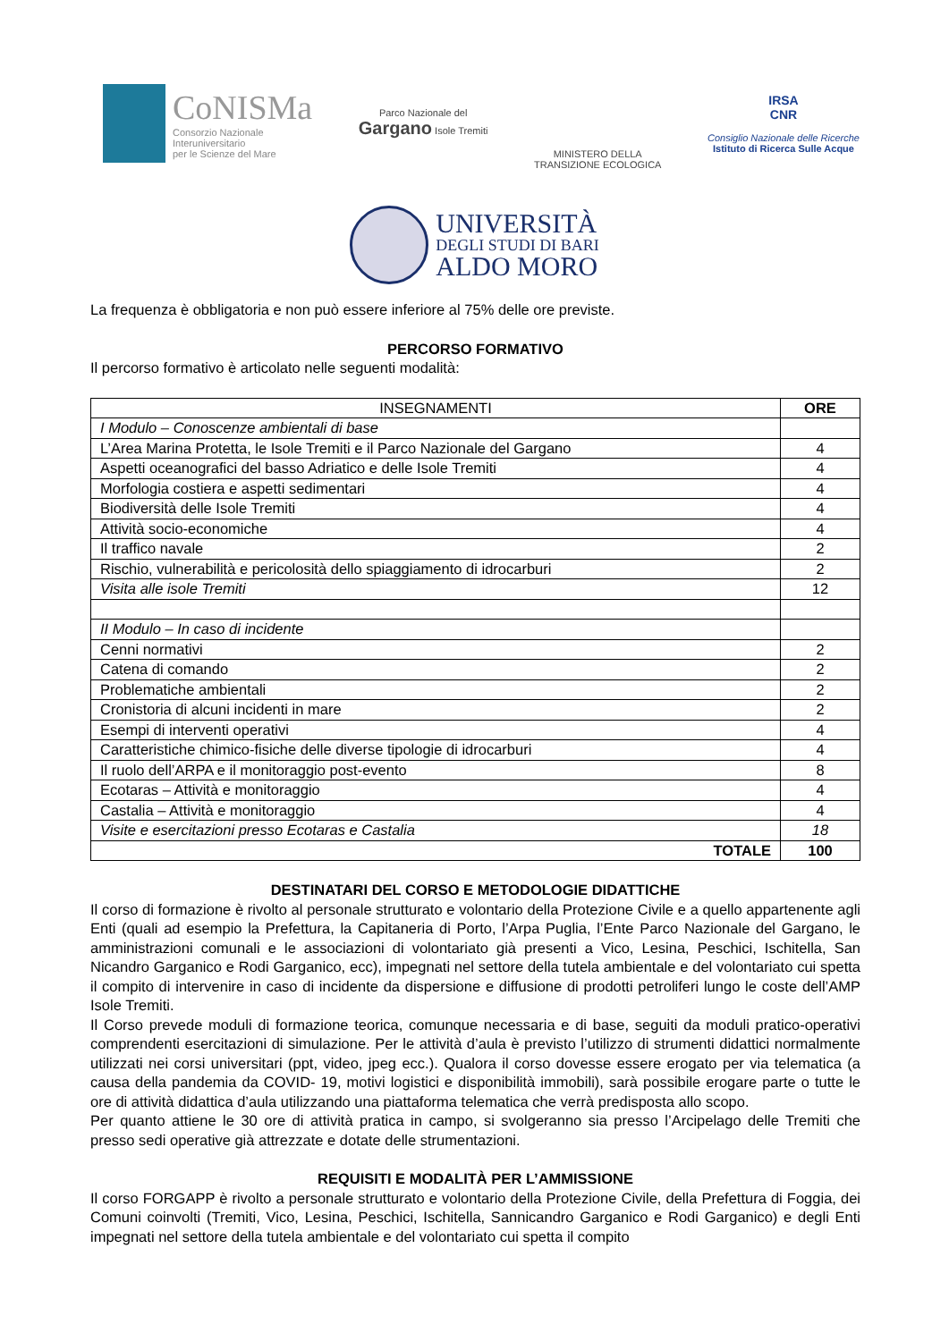CoNISMa
Consorzio Nazionale
Interuniversitario
per le Scienze del Mare
Parco Nazionale del
Gargano Isole Tremiti
MINISTERO DELLA
TRANSIZIONE ECOLOGICA
IRSA
CNR
Consiglio Nazionale delle Ricerche
Istituto di Ricerca Sulle Acque
UNIVERSITÀ
DEGLI STUDI DI BARI
ALDO MORO
La frequenza è obbligatoria e non può essere inferiore al 75% delle ore previste.
PERCORSO FORMATIVO
Il percorso formativo è articolato nelle seguenti modalità:
| INSEGNAMENTI | ORE |
| --- | --- |
| I Modulo – Conoscenze ambientali di base | |
| L’Area Marina Protetta, le Isole Tremiti e il Parco Nazionale del Gargano | 4 |
| Aspetti oceanografici del basso Adriatico e delle Isole Tremiti | 4 |
| Morfologia costiera e aspetti sedimentari | 4 |
| Biodiversità delle Isole Tremiti | 4 |
| Attività socio-economiche | 4 |
| Il traffico navale | 2 |
| Rischio, vulnerabilità e pericolosità dello spiaggiamento di idrocarburi | 2 |
| Visita alle isole Tremiti | 12 |
| II Modulo – In caso di incidente | |
| Cenni normativi | 2 |
| Catena di comando | 2 |
| Problematiche ambientali | 2 |
| Cronistoria di alcuni incidenti in mare | 2 |
| Esempi di interventi operativi | 4 |
| Caratteristiche chimico-fisiche delle diverse tipologie di idrocarburi | 4 |
| Il ruolo dell’ARPA e il monitoraggio post-evento | 8 |
| Ecotaras – Attività e monitoraggio | 4 |
| Castalia – Attività e monitoraggio | 4 |
| Visite e esercitazioni presso Ecotaras e Castalia | 18 |
| TOTALE | 100 |
DESTINATARI DEL CORSO E METODOLOGIE DIDATTICHE
Il corso di formazione è rivolto al personale strutturato e volontario della Protezione Civile e a quello appartenente agli Enti (quali ad esempio la Prefettura, la Capitaneria di Porto, l’Arpa Puglia, l’Ente Parco Nazionale del Gargano, le amministrazioni comunali e le associazioni di volontariato già presenti a Vico, Lesina, Peschici, Ischitella, San Nicandro Garganico e Rodi Garganico, ecc), impegnati nel settore della tutela ambientale e del volontariato cui spetta il compito di intervenire in caso di incidente da dispersione e diffusione di prodotti petroliferi lungo le coste dell’AMP Isole Tremiti.
Il Corso prevede moduli di formazione teorica, comunque necessaria e di base, seguiti da moduli pratico-operativi comprendenti esercitazioni di simulazione. Per le attività d’aula è previsto l’utilizzo di strumenti didattici normalmente utilizzati nei corsi universitari (ppt, video, jpeg ecc.). Qualora il corso dovesse essere erogato per via telematica (a causa della pandemia da COVID- 19, motivi logistici e disponibilità immobili), sarà possibile erogare parte o tutte le ore di attività didattica d’aula utilizzando una piattaforma telematica che verrà predisposta allo scopo.
Per quanto attiene le 30 ore di attività pratica in campo, si svolgeranno sia presso l’Arcipelago delle Tremiti che presso sedi operative già attrezzate e dotate delle strumentazioni.
REQUISITI E MODALITÀ PER L’AMMISSIONE
Il corso FORGAPP è rivolto a personale strutturato e volontario della Protezione Civile, della Prefettura di Foggia, dei Comuni coinvolti (Tremiti, Vico, Lesina, Peschici, Ischitella, Sannicandro Garganico e Rodi Garganico) e degli Enti impegnati nel settore della tutela ambientale e del volontariato cui spetta il compito